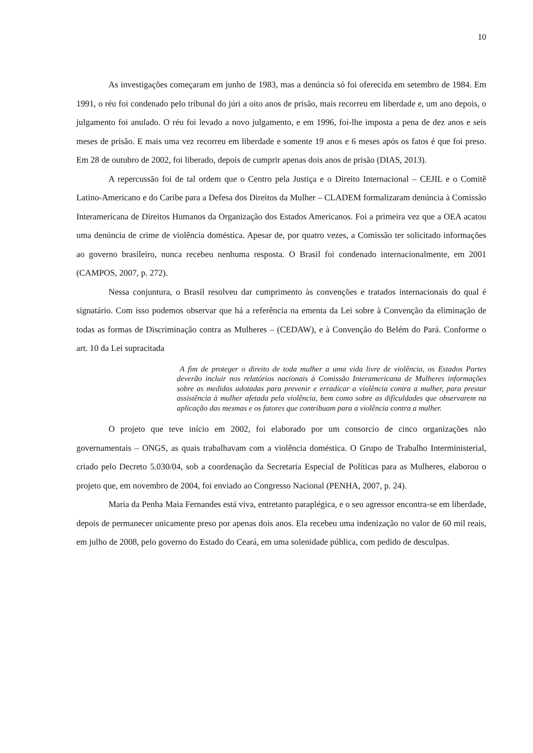10
As investigações começaram em junho de 1983, mas a denúncia só foi oferecida em setembro de 1984. Em 1991, o réu foi condenado pelo tribunal do júri a oito anos de prisão, mais recorreu em liberdade e, um ano depois, o julgamento foi anulado. O réu foi levado a novo julgamento, e em 1996, foi-lhe imposta a pena de dez anos e seis meses de prisão. E mais uma vez recorreu em liberdade e somente 19 anos e 6 meses após os fatos é que foi preso. Em 28 de outubro de 2002, foi liberado, depois de cumprir apenas dois anos de prisão (DIAS, 2013).
A repercussão foi de tal ordem que o Centro pela Justiça e o Direito Internacional – CEJIL e o Comitê Latino-Americano e do Caribe para a Defesa dos Direitos da Mulher – CLADEM formalizaram denúncia à Comissão Interamericana de Direitos Humanos da Organização dos Estados Americanos. Foi a primeira vez que a OEA acatou uma denúncia de crime de violência doméstica. Apesar de, por quatro vezes, a Comissão ter solicitado informações ao governo brasileiro, nunca recebeu nenhuma resposta. O Brasil foi condenado internacionalmente, em 2001 (CAMPOS, 2007, p. 272).
Nessa conjuntura, o Brasil resolveu dar cumprimento às convenções e tratados internacionais do qual é signatário. Com isso podemos observar que há a referência na ementa da Lei sobre à Convenção da eliminação de todas as formas de Discriminação contra as Mulheres – (CEDAW), e à Convenção do Belém do Pará. Conforme o art. 10 da Lei supracitada
A fim de proteger o direito de toda mulher a uma vida livre de violência, os Estados Partes deverão incluir nos relatórios nacionais à Comissão Interamericana de Mulheres informações sobre as medidas adotadas para prevenir e erradicar a violência contra a mulher, para prestar assistência à mulher afetada pela violência, bem como sobre as dificuldades que observarem na aplicação das mesmas e os fatores que contribuam para a violência contra a mulher.
O projeto que teve início em 2002, foi elaborado por um consorcio de cinco organizações não governamentais – ONGS, as quais trabalhavam com a violência doméstica. O Grupo de Trabalho Interministerial, criado pelo Decreto 5.030/04, sob a coordenação da Secretaria Especial de Políticas para as Mulheres, elaborou o projeto que, em novembro de 2004, foi enviado ao Congresso Nacional (PENHA, 2007, p. 24).
Maria da Penha Maia Fernandes está viva, entretanto paraplégica, e o seu agressor encontra-se em liberdade, depois de permanecer unicamente preso por apenas dois anos. Ela recebeu uma indenização no valor de 60 mil reais, em julho de 2008, pelo governo do Estado do Ceará, em uma solenidade pública, com pedido de desculpas.